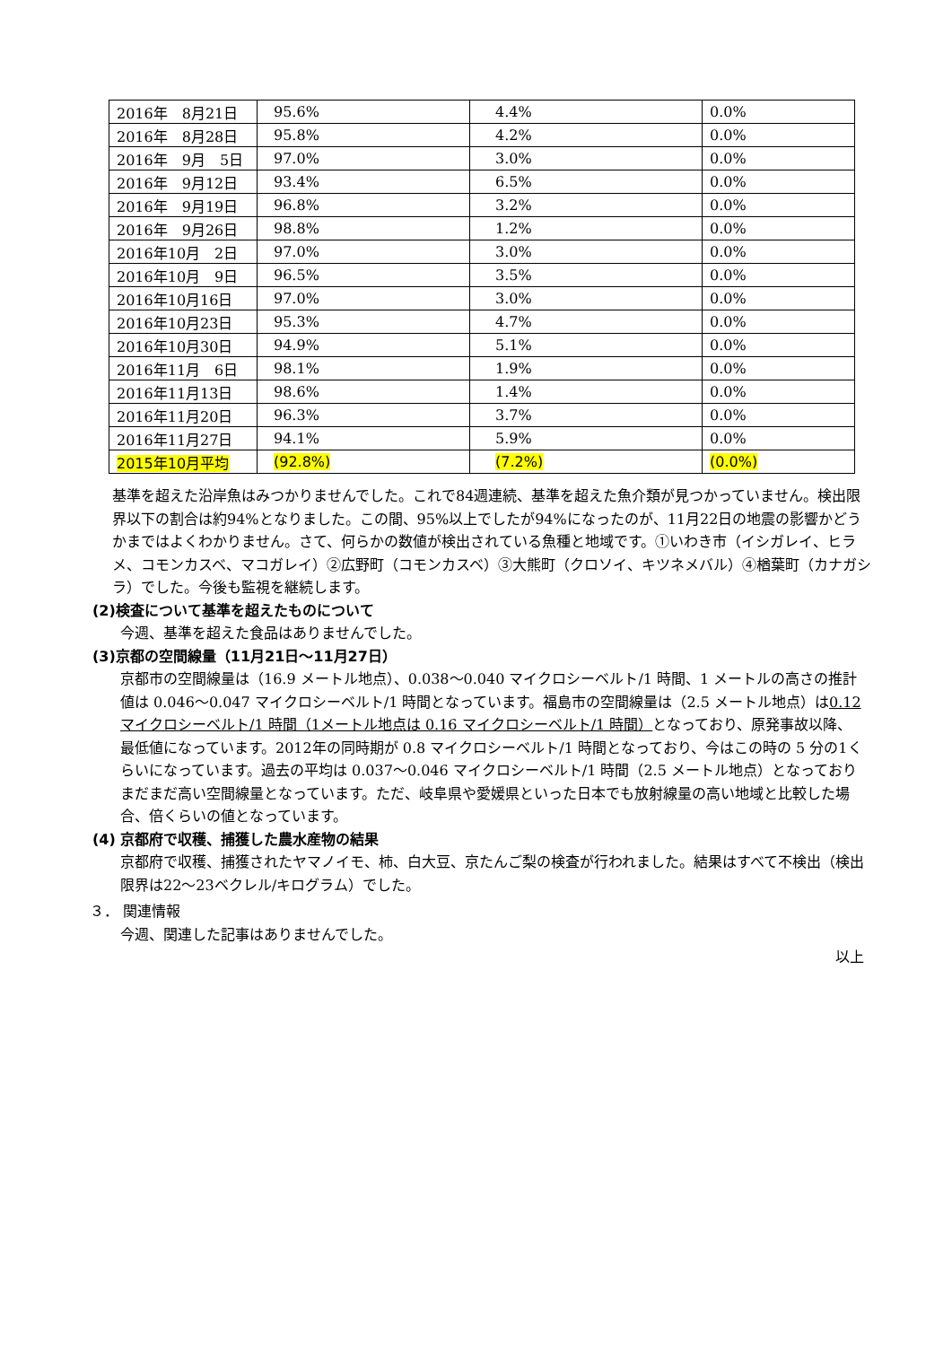| 2016年 8月21日 | 95.6% | 4.4% | 0.0% |
| 2016年 8月28日 | 95.8% | 4.2% | 0.0% |
| 2016年 9月 5日 | 97.0% | 3.0% | 0.0% |
| 2016年 9月12日 | 93.4% | 6.5% | 0.0% |
| 2016年 9月19日 | 96.8% | 3.2% | 0.0% |
| 2016年 9月26日 | 98.8% | 1.2% | 0.0% |
| 2016年10月 2日 | 97.0% | 3.0% | 0.0% |
| 2016年10月 9日 | 96.5% | 3.5% | 0.0% |
| 2016年10月16日 | 97.0% | 3.0% | 0.0% |
| 2016年10月23日 | 95.3% | 4.7% | 0.0% |
| 2016年10月30日 | 94.9% | 5.1% | 0.0% |
| 2016年11月 6日 | 98.1% | 1.9% | 0.0% |
| 2016年11月13日 | 98.6% | 1.4% | 0.0% |
| 2016年11月20日 | 96.3% | 3.7% | 0.0% |
| 2016年11月27日 | 94.1% | 5.9% | 0.0% |
| 2015年10月平均 | (92.8%) | (7.2%) | (0.0%) |
基準を超えた沿岸魚はみつかりませんでした。これで84週連続、基準を超えた魚介類が見つかっていません。検出限界以下の割合は約94%となりました。この間、95%以上でしたが94%になったのが、11月22日の地震の影響かどうかまではよくわかりません。さて、何らかの数値が検出されている魚種と地域です。①いわき市（イシガレイ、ヒラメ、コモンカスベ、マコガレイ）②広野町（コモンカスベ）③大熊町（クロソイ、キツネメバル）④楢葉町（カナガシラ）でした。今後も監視を継続します。
(2)検査について基準を超えたものについて
今週、基準を超えた食品はありませんでした。
(3)京都の空間線量（11月21日～11月27日）
京都市の空間線量は（16.9 メートル地点）、0.038～0.040 マイクロシーベルト/1 時間、1 メートルの高さの推計値は 0.046～0.047 マイクロシーベルト/1 時間となっています。福島市の空間線量は（2.5 メートル地点）は0.12 マイクロシーベルト/1 時間（1メートル地点は 0.16 マイクロシーベルト/1 時間）となっており、原発事故以降、最低値になっています。2012年の同時期が 0.8 マイクロシーベルト/1 時間となっており、今はこの時の 5 分の1くらいになっています。過去の平均は 0.037～0.046 マイクロシーベルト/1 時間（2.5 メートル地点）となっておりまだまだ高い空間線量となっています。ただ、岐阜県や愛媛県といった日本でも放射線量の高い地域と比較した場合、倍くらいの値となっています。
(4) 京都府で収穫、捕獲した農水産物の結果
京都府で収穫、捕獲されたヤマノイモ、柿、白大豆、京たんご梨の検査が行われました。結果はすべて不検出（検出限界は22～23ベクレル/キログラム）でした。
３． 関連情報
今週、関連した記事はありませんでした。
以上